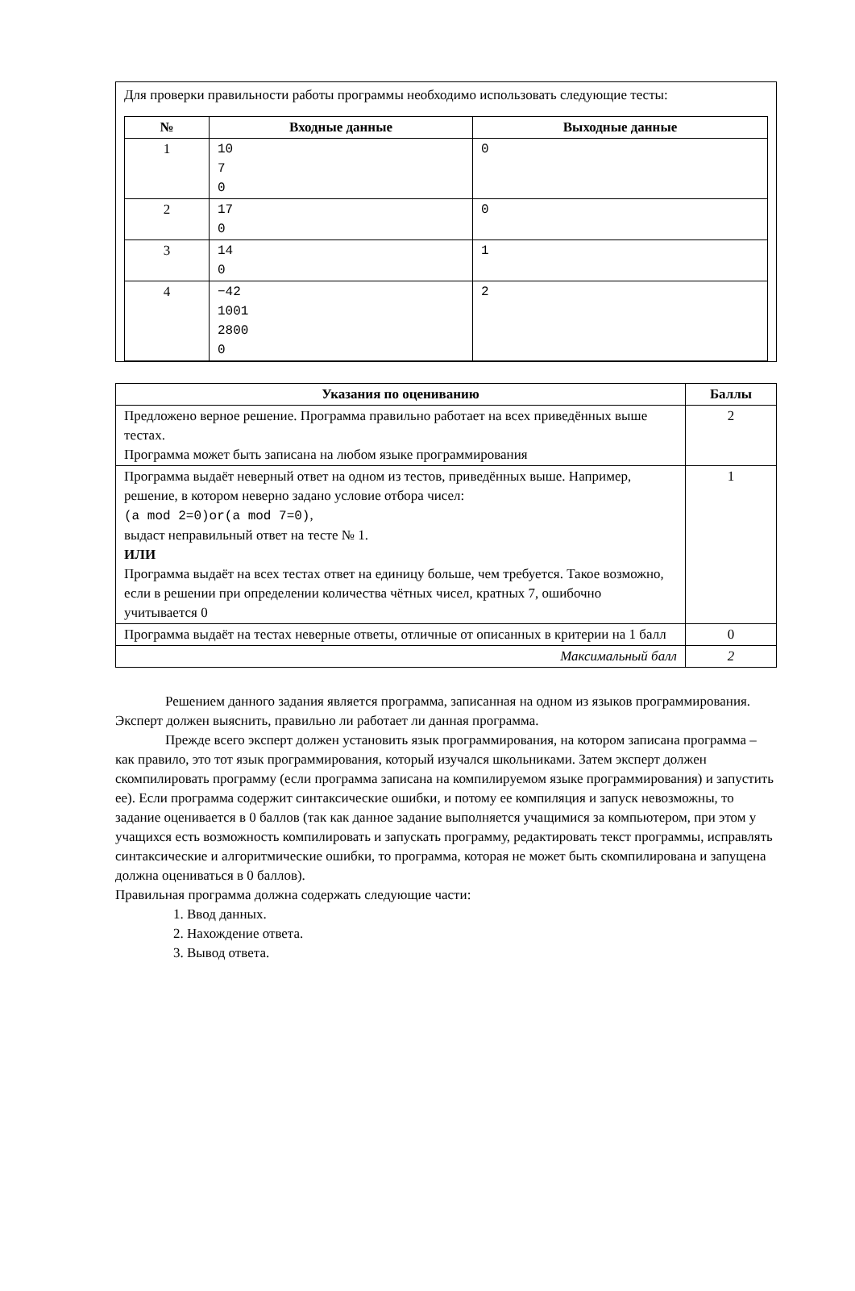Для проверки правильности работы программы необходимо использовать следующие тесты:
| № | Входные данные | Выходные данные |
| --- | --- | --- |
| 1 | 10 7 0 | 0 |
| 2 | 17 0 | 0 |
| 3 | 14 0 | 1 |
| 4 | −42 1001 2800 0 | 2 |
| Указания по оцениванию | Баллы |
| --- | --- |
| Предложено верное решение. Программа правильно работает на всех приведённых выше тестах. Программа может быть записана на любом языке программирования | 2 |
| Программа выдаёт неверный ответ на одном из тестов, приведённых выше. Например, решение, в котором неверно задано условие отбора чисел: (a mod 2=0)or(a mod 7=0) , выдаст неправильный ответ на тесте № 1. ИЛИ Программа выдаёт на всех тестах ответ на единицу больше, чем требуется. Такое возможно, если в решении при определении количества чётных чисел, кратных 7, ошибочно учитывается 0 | 1 |
| Программа выдаёт на тестах неверные ответы, отличные от описанных в критерии на 1 балл | 0 |
| Максимальный балл | 2 |
Решением данного задания является программа, записанная на одном из языков программирования. Эксперт должен выяснить, правильно ли работает ли данная программа.
Прежде всего эксперт должен установить язык программирования, на котором записана программа – как правило, это тот язык программирования, который изучался школьниками. Затем эксперт должен скомпилировать программу (если программа записана на компилируемом языке программирования) и запустить ее). Если программа содержит синтаксические ошибки, и потому ее компиляция и запуск невозможны, то задание оценивается в 0 баллов (так как данное задание выполняется учащимися за компьютером, при этом у учащихся есть возможность компилировать и запускать программу, редактировать текст программы, исправлять синтаксические и алгоритмические ошибки, то программа, которая не может быть скомпилирована и запущена должна оцениваться в 0 баллов).
Правильная программа должна содержать следующие части:
1. Ввод данных.
2. Нахождение ответа.
3. Вывод ответа.